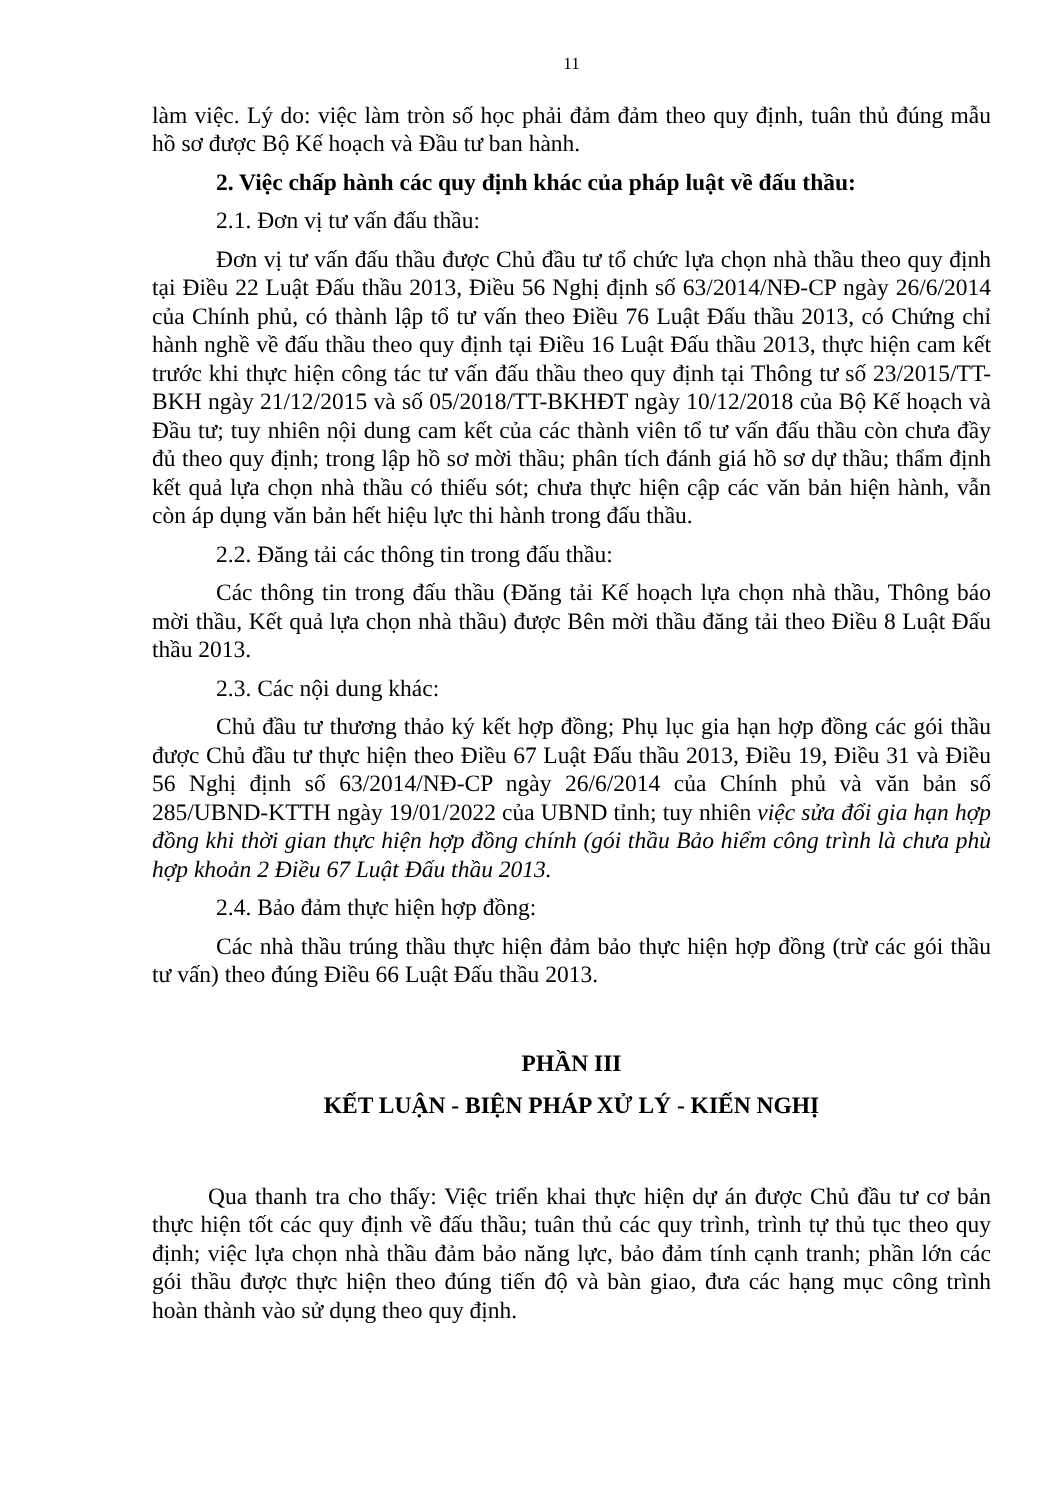11
làm việc. Lý do: việc làm tròn số học phải đảm đảm theo quy định, tuân thủ đúng mẫu hồ sơ được Bộ Kế hoạch và Đầu tư ban hành.
2. Việc chấp hành các quy định khác của pháp luật về đấu thầu:
2.1. Đơn vị tư vấn đấu thầu:
Đơn vị tư vấn đấu thầu được Chủ đầu tư tổ chức lựa chọn nhà thầu theo quy định tại Điều 22 Luật Đấu thầu 2013, Điều 56 Nghị định số 63/2014/NĐ-CP ngày 26/6/2014 của Chính phủ, có thành lập tổ tư vấn theo Điều 76 Luật Đấu thầu 2013, có Chứng chỉ hành nghề về đấu thầu theo quy định tại Điều 16 Luật Đấu thầu 2013, thực hiện cam kết trước khi thực hiện công tác tư vấn đấu thầu theo quy định tại Thông tư số 23/2015/TT-BKH ngày 21/12/2015 và số 05/2018/TT-BKHĐT ngày 10/12/2018 của Bộ Kế hoạch và Đầu tư; tuy nhiên nội dung cam kết của các thành viên tổ tư vấn đấu thầu còn chưa đầy đủ theo quy định; trong lập hồ sơ mời thầu; phân tích đánh giá hồ sơ dự thầu; thẩm định kết quả lựa chọn nhà thầu có thiếu sót; chưa thực hiện cập các văn bản hiện hành, vẫn còn áp dụng văn bản hết hiệu lực thi hành trong đấu thầu.
2.2. Đăng tải các thông tin trong đấu thầu:
Các thông tin trong đấu thầu (Đăng tải Kế hoạch lựa chọn nhà thầu, Thông báo mời thầu, Kết quả lựa chọn nhà thầu) được Bên mời thầu đăng tải theo Điều 8 Luật Đấu thầu 2013.
2.3. Các nội dung khác:
Chủ đầu tư thương thảo ký kết hợp đồng; Phụ lục gia hạn hợp đồng các gói thầu được Chủ đầu tư thực hiện theo Điều 67 Luật Đấu thầu 2013, Điều 19, Điều 31 và Điều 56 Nghị định số 63/2014/NĐ-CP ngày 26/6/2014 của Chính phủ và văn bản số 285/UBND-KTTH ngày 19/01/2022 của UBND tỉnh; tuy nhiên việc sửa đổi gia hạn hợp đồng khi thời gian thực hiện hợp đồng chính (gói thầu Bảo hiểm công trình là chưa phù hợp khoản 2 Điều 67 Luật Đấu thầu 2013.
2.4. Bảo đảm thực hiện hợp đồng:
Các nhà thầu trúng thầu thực hiện đảm bảo thực hiện hợp đồng (trừ các gói thầu tư vấn) theo đúng Điều 66 Luật Đấu thầu 2013.
PHẦN III
KẾT LUẬN - BIỆN PHÁP XỬ LÝ - KIẾN NGHỊ
Qua thanh tra cho thấy: Việc triển khai thực hiện dự án được Chủ đầu tư cơ bản thực hiện tốt các quy định về đấu thầu; tuân thủ các quy trình, trình tự thủ tục theo quy định; việc lựa chọn nhà thầu đảm bảo năng lực, bảo đảm tính cạnh tranh; phần lớn các gói thầu được thực hiện theo đúng tiến độ và bàn giao, đưa các hạng mục công trình hoàn thành vào sử dụng theo quy định.